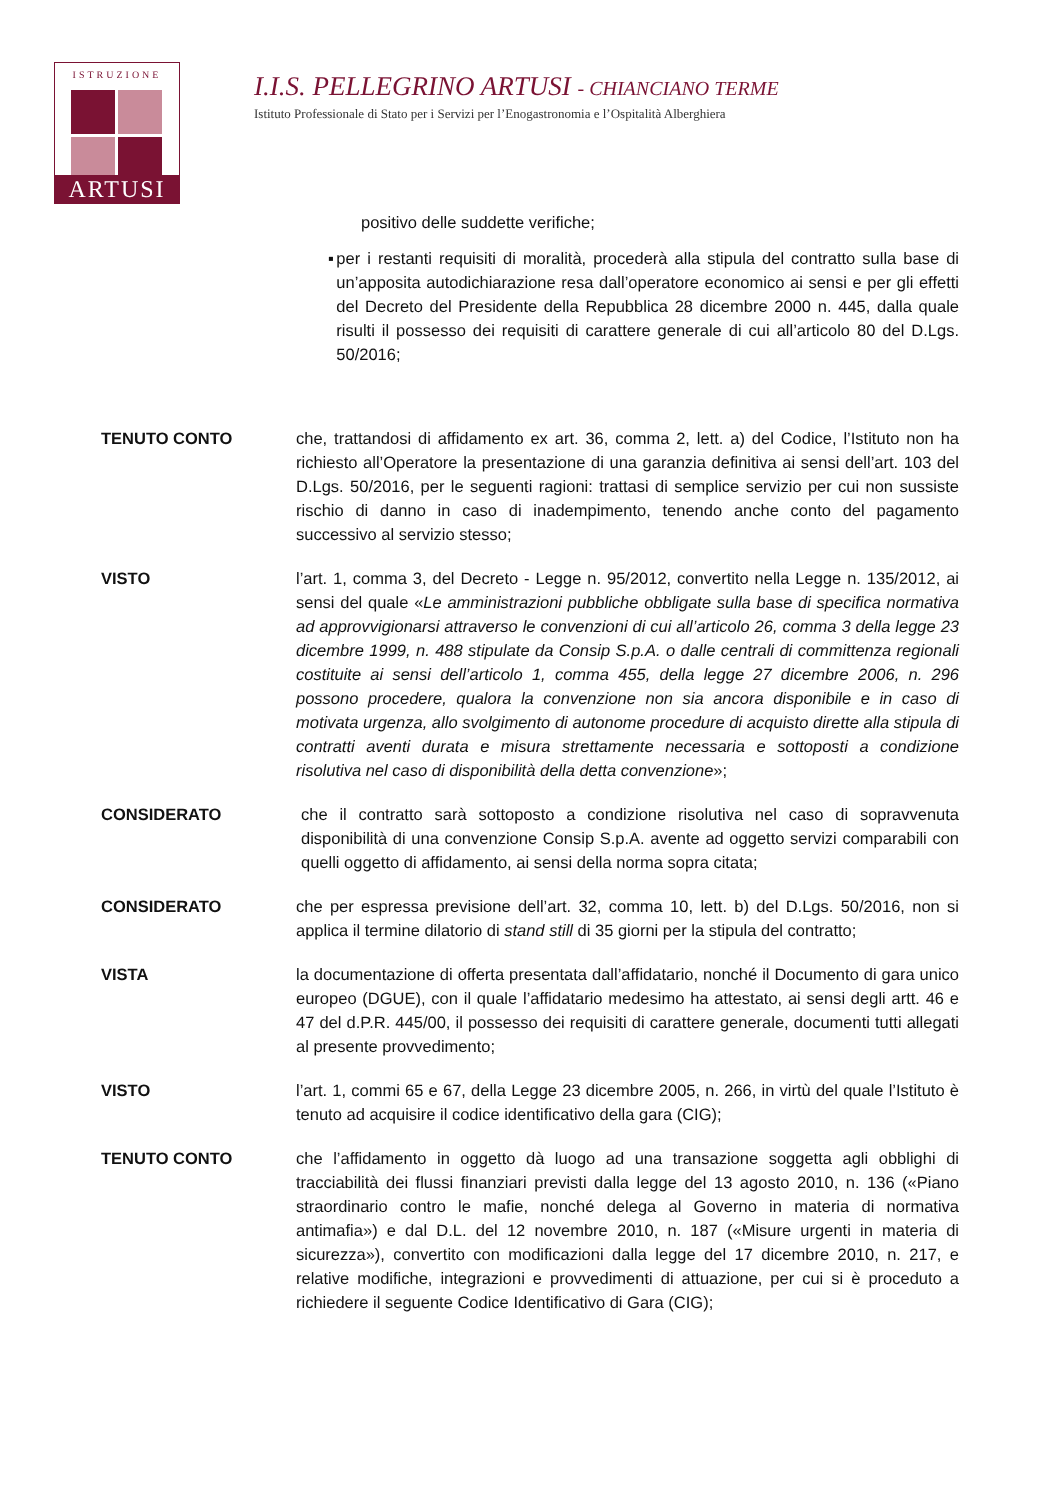ISTRUZIONE
ARTUSI
I.I.S. PELLEGRINO ARTUSI - CHIANCIANO TERME
Istituto Professionale di Stato per i Servizi per l’Enogastronomia e l’Ospitalità Alberghiera
positivo delle suddette verifiche;
▪ per i restanti requisiti di moralità, procederà alla stipula del contratto sulla base di un’apposita autodichiarazione resa dall’operatore economico ai sensi e per gli effetti del Decreto del Presidente della Repubblica 28 dicembre 2000 n. 445, dalla quale risulti il possesso dei requisiti di carattere generale di cui all’articolo 80 del D.Lgs. 50/2016;
TENUTO CONTO che, trattandosi di affidamento ex art. 36, comma 2, lett. a) del Codice, l’Istituto non ha richiesto all’Operatore la presentazione di una garanzia definitiva ai sensi dell’art. 103 del D.Lgs. 50/2016, per le seguenti ragioni: trattasi di semplice servizio per cui non sussiste rischio di danno in caso di inadempimento, tenendo anche conto del pagamento successivo al servizio stesso;
VISTO l’art. 1, comma 3, del Decreto - Legge n. 95/2012, convertito nella Legge n. 135/2012, ai sensi del quale «Le amministrazioni pubbliche obbligate sulla base di specifica normativa ad approvvigionarsi attraverso le convenzioni di cui all’articolo 26, comma 3 della legge 23 dicembre 1999, n. 488 stipulate da Consip S.p.A. o dalle centrali di committenza regionali costituite ai sensi dell’articolo 1, comma 455, della legge 27 dicembre 2006, n. 296 possono procedere, qualora la convenzione non sia ancora disponibile e in caso di motivata urgenza, allo svolgimento di autonome procedure di acquisto dirette alla stipula di contratti aventi durata e misura strettamente necessaria e sottoposti a condizione risolutiva nel caso di disponibilità della detta convenzione»;
CONSIDERATO che il contratto sarà sottoposto a condizione risolutiva nel caso di sopravvenuta disponibilità di una convenzione Consip S.p.A. avente ad oggetto servizi comparabili con quelli oggetto di affidamento, ai sensi della norma sopra citata;
CONSIDERATO che per espressa previsione dell’art. 32, comma 10, lett. b) del D.Lgs. 50/2016, non si applica il termine dilatorio di stand still di 35 giorni per la stipula del contratto;
VISTA la documentazione di offerta presentata dall’affidatario, nonché il Documento di gara unico europeo (DGUE), con il quale l’affidatario medesimo ha attestato, ai sensi degli artt. 46 e 47 del d.P.R. 445/00, il possesso dei requisiti di carattere generale, documenti tutti allegati al presente provvedimento;
VISTO l’art. 1, commi 65 e 67, della Legge 23 dicembre 2005, n. 266, in virtù del quale l’Istituto è tenuto ad acquisire il codice identificativo della gara (CIG);
TENUTO CONTO che l’affidamento in oggetto dà luogo ad una transazione soggetta agli obblighi di tracciabilità dei flussi finanziari previsti dalla legge del 13 agosto 2010, n. 136 («Piano straordinario contro le mafie, nonché delega al Governo in materia di normativa antimafia») e dal D.L. del 12 novembre 2010, n. 187 («Misure urgenti in materia di sicurezza»), convertito con modificazioni dalla legge del 17 dicembre 2010, n. 217, e relative modifiche, integrazioni e provvedimenti di attuazione, per cui si è proceduto a richiedere il seguente Codice Identificativo di Gara (CIG);